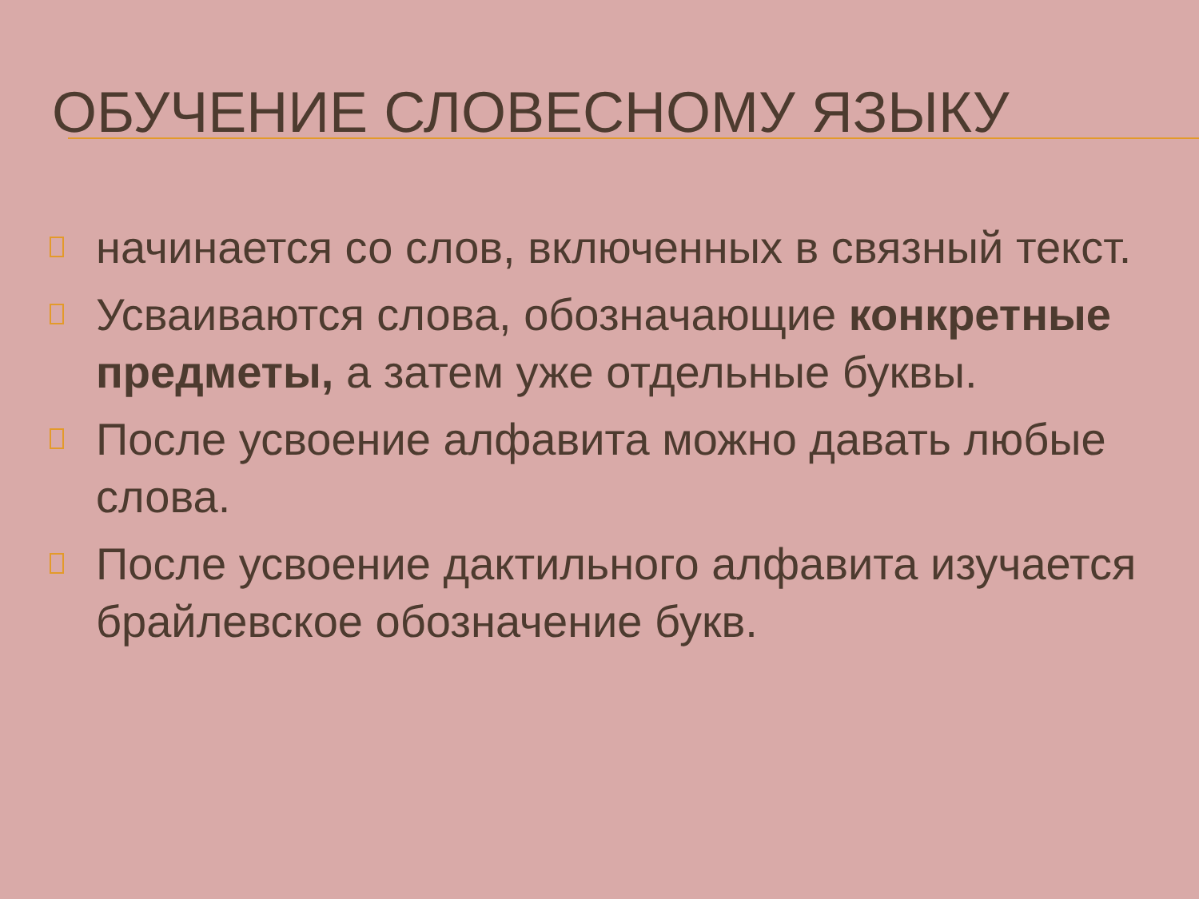ОБУЧЕНИЕ СЛОВЕСНОМУ ЯЗЫКУ
начинается со слов, включенных в связный текст.
Усваиваются слова, обозначающие конкретные предметы, а затем уже отдельные буквы.
После усвоение алфавита можно давать любые слова.
После усвоение дактильного алфавита изучается брайлевское обозначение букв.